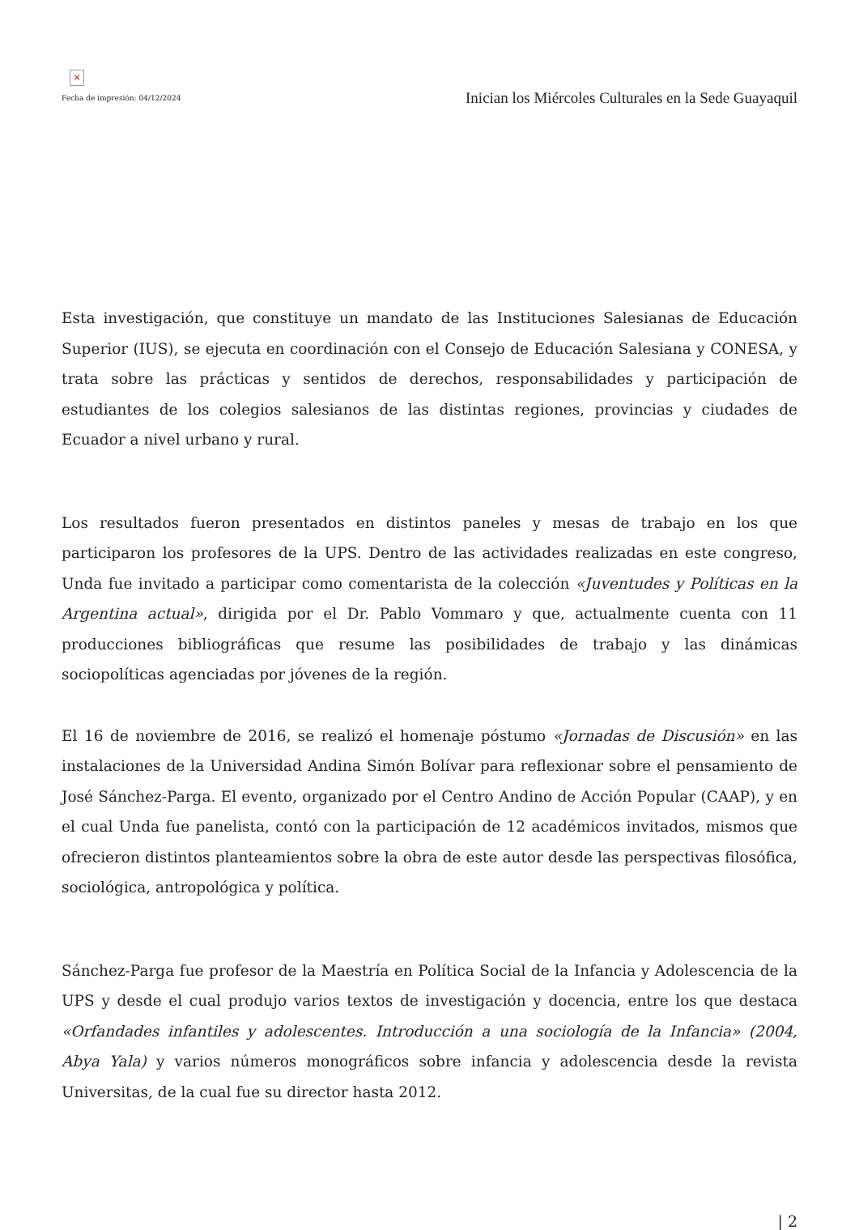×
Fecha de impresión: 04/12/2024
Inician los Miércoles Culturales en la Sede Guayaquil
Esta investigación, que constituye un mandato de las Instituciones Salesianas de Educación Superior (IUS), se ejecuta en coordinación con el Consejo de Educación Salesiana y CONESA, y trata sobre las prácticas y sentidos de derechos, responsabilidades y participación de estudiantes de los colegios salesianos de las distintas regiones, provincias y ciudades de Ecuador a nivel urbano y rural.
Los resultados fueron presentados en distintos paneles y mesas de trabajo en los que participaron los profesores de la UPS. Dentro de las actividades realizadas en este congreso, Unda fue invitado a participar como comentarista de la colección «Juventudes y Políticas en la Argentina actual», dirigida por el Dr. Pablo Vommaro y que, actualmente cuenta con 11 producciones bibliográficas que resume las posibilidades de trabajo y las dinámicas sociopolíticas agenciadas por jóvenes de la región.
El 16 de noviembre de 2016, se realizó el homenaje póstumo «Jornadas de Discusión» en las instalaciones de la Universidad Andina Simón Bolívar para reflexionar sobre el pensamiento de José Sánchez-Parga. El evento, organizado por el Centro Andino de Acción Popular (CAAP), y en el cual Unda fue panelista, contó con la participación de 12 académicos invitados, mismos que ofrecieron distintos planteamientos sobre la obra de este autor desde las perspectivas filosófica, sociológica, antropológica y política.
Sánchez-Parga fue profesor de la Maestría en Política Social de la Infancia y Adolescencia de la UPS y desde el cual produjo varios textos de investigación y docencia, entre los que destaca «Orfandades infantiles y adolescentes. Introducción a una sociología de la Infancia» (2004, Abya Yala) y varios números monográficos sobre infancia y adolescencia desde la revista Universitas, de la cual fue su director hasta 2012.
| 2